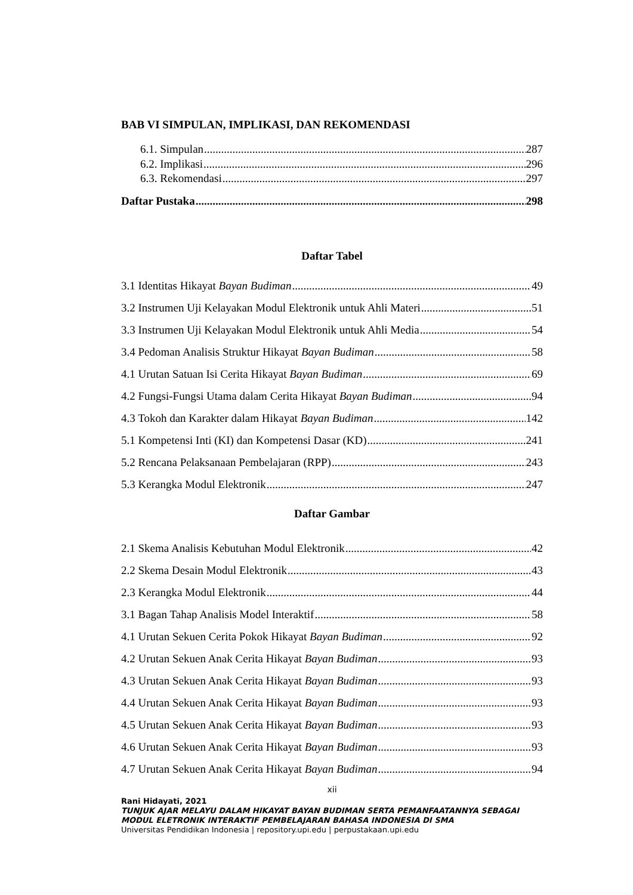BAB VI SIMPULAN, IMPLIKASI, DAN REKOMENDASI
6.1. Simpulan 287
6.2. Implikasi 296
6.3. Rekomendasi 297
Daftar Pustaka 298
Daftar Tabel
3.1 Identitas Hikayat Bayan Budiman 49
3.2 Instrumen Uji Kelayakan Modul Elektronik untuk Ahli Materi 51
3.3 Instrumen Uji Kelayakan Modul Elektronik untuk Ahli Media 54
3.4 Pedoman Analisis Struktur Hikayat Bayan Budiman 58
4.1 Urutan Satuan Isi Cerita Hikayat Bayan Budiman 69
4.2 Fungsi-Fungsi Utama dalam Cerita Hikayat Bayan Budiman 94
4.3 Tokoh dan Karakter dalam Hikayat Bayan Budiman 142
5.1 Kompetensi Inti (KI) dan Kompetensi Dasar (KD) 241
5.2 Rencana Pelaksanaan Pembelajaran (RPP) 243
5.3 Kerangka Modul Elektronik 247
Daftar Gambar
2.1 Skema Analisis Kebutuhan Modul Elektronik 42
2.2 Skema Desain Modul Elektronik 43
2.3 Kerangka Modul Elektronik 44
3.1 Bagan Tahap Analisis Model Interaktif 58
4.1 Urutan Sekuen Cerita Pokok Hikayat Bayan Budiman 92
4.2 Urutan Sekuen Anak Cerita Hikayat Bayan Budiman 93
4.3 Urutan Sekuen Anak Cerita Hikayat Bayan Budiman 93
4.4 Urutan Sekuen Anak Cerita Hikayat Bayan Budiman 93
4.5 Urutan Sekuen Anak Cerita Hikayat Bayan Budiman 93
4.6 Urutan Sekuen Anak Cerita Hikayat Bayan Budiman 93
4.7 Urutan Sekuen Anak Cerita Hikayat Bayan Budiman 94
xii
Rani Hidayati, 2021
TUNJUK AJAR MELAYU DALAM HIKAYAT BAYAN BUDIMAN SERTA PEMANFAATANNYA SEBAGAI MODUL ELETRONIK INTERAKTIF PEMBELAJARAN BAHASA INDONESIA DI SMA
Universitas Pendidikan Indonesia | repository.upi.edu | perpustakaan.upi.edu